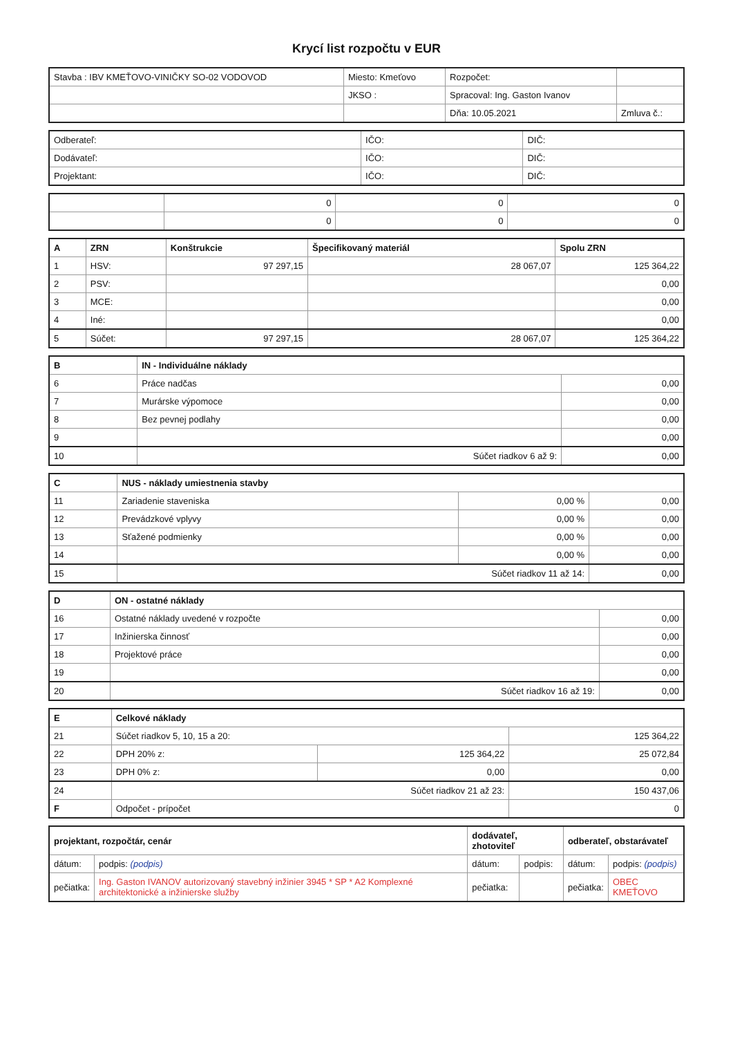Krycí list rozpočtu v EUR
| Stavba : IBV KMEŤOVO-VINIČKY SO-02 VODOVOD | Miesto: Kmeťovo | Rozpočet: | |
| | JKSO : | Spracoval: Ing. Gaston Ivanov | |
| | | Dňa: 10.05.2021 | Zmluva č.: |
| Odberateľ: | IČO: | DIČ: |
| Dodávateľ: | IČO: | DIČ: |
| Projektant: | IČO: | DIČ: |
| | 0 | 0 | 0 |
| | 0 | 0 | 0 |
| A | ZRN | Konštrukcie | Špecifikovaný materiál | Spolu ZRN |
| --- | --- | --- | --- | --- |
| 1 | HSV: | 97 297,15 | 28 067,07 | 125 364,22 |
| 2 | PSV: | | | 0,00 |
| 3 | MCE: | | | 0,00 |
| 4 | Iné: | | | 0,00 |
| 5 | Súčet: | 97 297,15 | 28 067,07 | 125 364,22 |
| B | IN - Individuálne náklady | |
| --- | --- | --- |
| 6 | Práce nadčas | 0,00 |
| 7 | Murárske výpomoce | 0,00 |
| 8 | Bez pevnej podlahy | 0,00 |
| 9 | | 0,00 |
| 10 | Súčet riadkov 6 až 9: | 0,00 |
| C | NUS - náklady umiestnenia stavby | | |
| --- | --- | --- | --- |
| 11 | Zariadenie staveniska | 0,00 % | 0,00 |
| 12 | Prevádzkové vplyvy | 0,00 % | 0,00 |
| 13 | Sťažené podmienky | 0,00 % | 0,00 |
| 14 | | 0,00 % | 0,00 |
| 15 | Súčet riadkov 11 až 14: | | 0,00 |
| D | ON - ostatné náklady | |
| --- | --- | --- |
| 16 | Ostatné náklady uvedené v rozpočte | 0,00 |
| 17 | Inžinierska činnosť | 0,00 |
| 18 | Projektové práce | 0,00 |
| 19 | | 0,00 |
| 20 | Súčet riadkov 16 až 19: | 0,00 |
| E | Celkové náklady | | |
| --- | --- | --- | --- |
| 21 | Súčet riadkov 5, 10, 15 a 20: | | 125 364,22 |
| 22 | DPH 20% z: | 125 364,22 | 25 072,84 |
| 23 | DPH 0% z: | 0,00 | 0,00 |
| 24 | Súčet riadkov 21 až 23: | | 150 437,06 |
| F | Odpočet - prípočet | | 0 |
| projektant, rozpočtár, cenár | | dodávateľ, zhotoviteľ | | odberateľ, obstarávateľ | |
| --- | --- | --- | --- | --- | --- |
| dátum: | podpis: (podpis) | dátum: | podpis: | dátum: | podpis: (podpis) |
| pečiatka: | Ing. Gaston IVANOV autorizovaný stavebný inžinier 3945 * SP * A2 Komplexné architektonické a inžinierske služby | pečiatka: | | pečiatka: | OBEC KMEŤOVO |